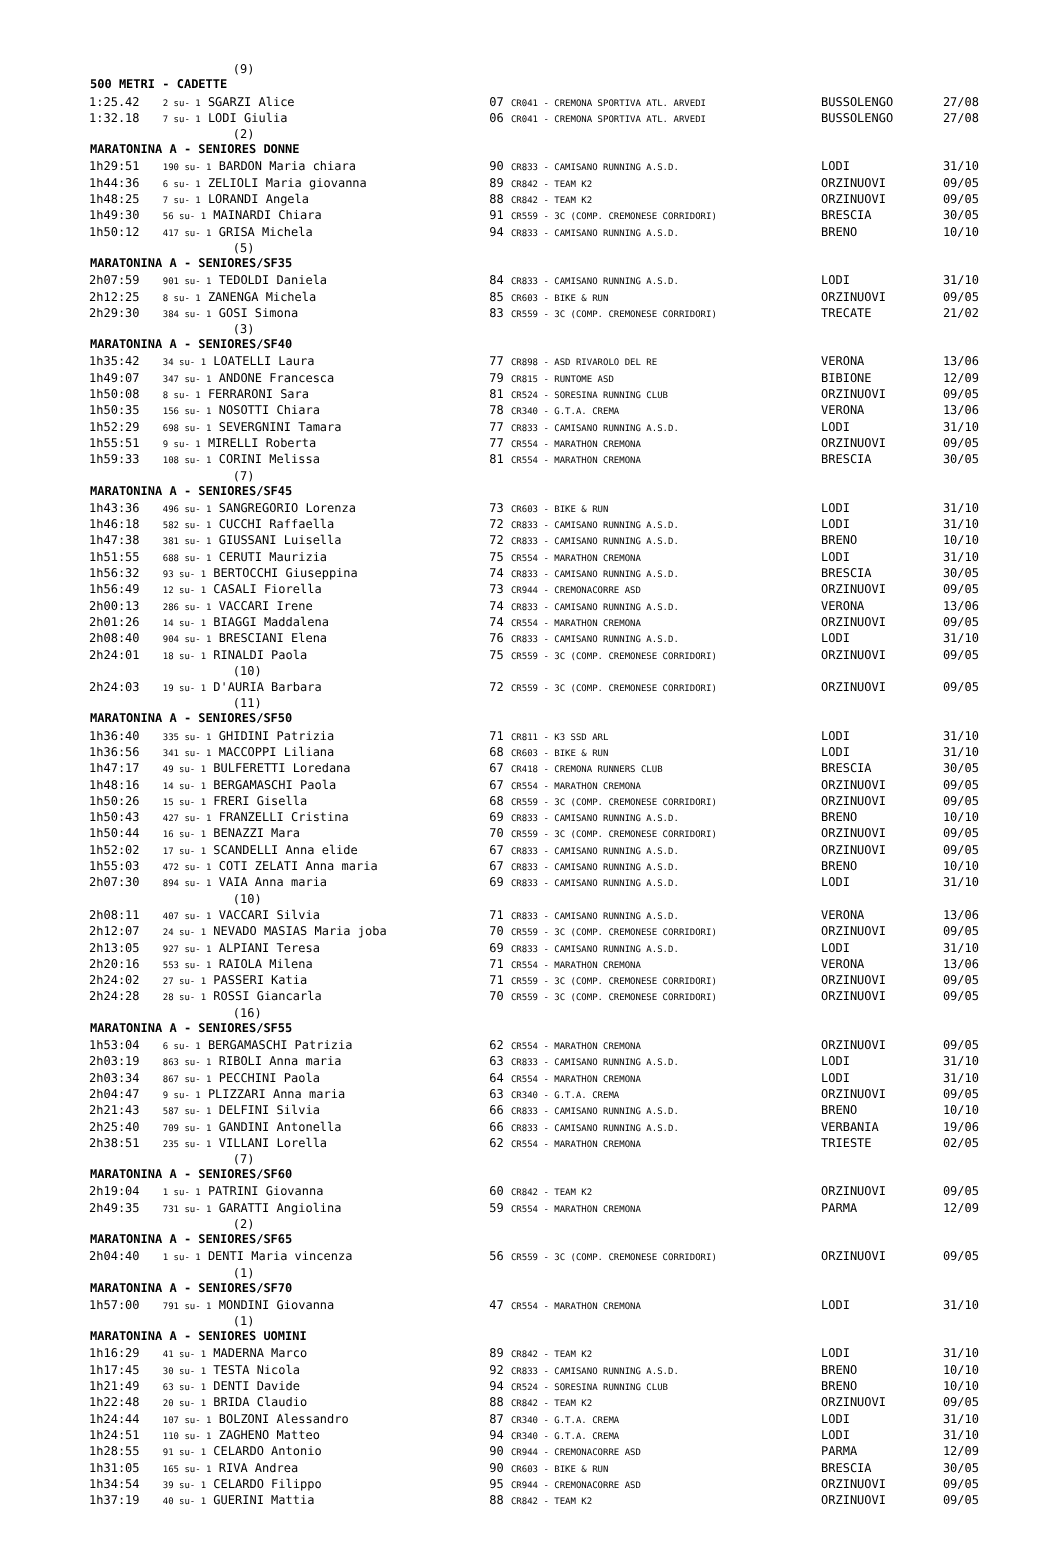| | (9) | | | |
| 500 METRI - CADETTE | | | | |
| 1:25.42 | 2 su- 1 SGARZI Alice | 07 CR041 - CREMONA SPORTIVA ATL. ARVEDI | BUSSOLENGO | 27/08 |
| 1:32.18 | 7 su- 1 LODI Giulia | 06 CR041 - CREMONA SPORTIVA ATL. ARVEDI | BUSSOLENGO | 27/08 |
| | (2) | | | |
| MARATONINA A - SENIORES DONNE | | | | |
| 1h29:51 | 190 su- 1 BARDON Maria chiara | 90 CR833 - CAMISANO RUNNING A.S.D. | LODI | 31/10 |
| 1h44:36 | 6 su- 1 ZELIOLI Maria giovanna | 89 CR842 - TEAM K2 | ORZINUOVI | 09/05 |
| 1h48:25 | 7 su- 1 LORANDI Angela | 88 CR842 - TEAM K2 | ORZINUOVI | 09/05 |
| 1h49:30 | 56 su- 1 MAINARDI Chiara | 91 CR559 - 3C (COMP. CREMONESE CORRIDORI) | BRESCIA | 30/05 |
| 1h50:12 | 417 su- 1 GRISA Michela | 94 CR833 - CAMISANO RUNNING A.S.D. | BRENO | 10/10 |
| | (5) | | | |
| MARATONINA A - SENIORES/SF35 | | | | |
| 2h07:59 | 901 su- 1 TEDOLDI Daniela | 84 CR833 - CAMISANO RUNNING A.S.D. | LODI | 31/10 |
| 2h12:25 | 8 su- 1 ZANENGA Michela | 85 CR603 - BIKE & RUN | ORZINUOVI | 09/05 |
| 2h29:30 | 384 su- 1 GOSI Simona | 83 CR559 - 3C (COMP. CREMONESE CORRIDORI) | TRECATE | 21/02 |
| | (3) | | | |
| MARATONINA A - SENIORES/SF40 | | | | |
| 1h35:42 | 34 su- 1 LOATELLI Laura | 77 CR898 - ASD RIVAROLO DEL RE | VERONA | 13/06 |
| 1h49:07 | 347 su- 1 ANDONE Francesca | 79 CR815 - RUNTOME ASD | BIBIONE | 12/09 |
| 1h50:08 | 8 su- 1 FERRARONI Sara | 81 CR524 - SORESINA RUNNING CLUB | ORZINUOVI | 09/05 |
| 1h50:35 | 156 su- 1 NOSOTTI Chiara | 78 CR340 - G.T.A. CREMA | VERONA | 13/06 |
| 1h52:29 | 698 su- 1 SEVERGNINI Tamara | 77 CR833 - CAMISANO RUNNING A.S.D. | LODI | 31/10 |
| 1h55:51 | 9 su- 1 MIRELLI Roberta | 77 CR554 - MARATHON CREMONA | ORZINUOVI | 09/05 |
| 1h59:33 | 108 su- 1 CORINI Melissa | 81 CR554 - MARATHON CREMONA | BRESCIA | 30/05 |
| | (7) | | | |
| MARATONINA A - SENIORES/SF45 | | | | |
| 1h43:36 | 496 su- 1 SANGREGORIO Lorenza | 73 CR603 - BIKE & RUN | LODI | 31/10 |
| 1h46:18 | 582 su- 1 CUCCHI Raffaella | 72 CR833 - CAMISANO RUNNING A.S.D. | LODI | 31/10 |
| 1h47:38 | 381 su- 1 GIUSSANI Luisella | 72 CR833 - CAMISANO RUNNING A.S.D. | BRENO | 10/10 |
| 1h51:55 | 688 su- 1 CERUTI Maurizia | 75 CR554 - MARATHON CREMONA | LODI | 31/10 |
| 1h56:32 | 93 su- 1 BERTOCCHI Giuseppina | 74 CR833 - CAMISANO RUNNING A.S.D. | BRESCIA | 30/05 |
| 1h56:49 | 12 su- 1 CASALI Fiorella | 73 CR944 - CREMONACORRE ASD | ORZINUOVI | 09/05 |
| 2h00:13 | 286 su- 1 VACCARI Irene | 74 CR833 - CAMISANO RUNNING A.S.D. | VERONA | 13/06 |
| 2h01:26 | 14 su- 1 BIAGGI Maddalena | 74 CR554 - MARATHON CREMONA | ORZINUOVI | 09/05 |
| 2h08:40 | 904 su- 1 BRESCIANI Elena | 76 CR833 - CAMISANO RUNNING A.S.D. | LODI | 31/10 |
| 2h24:01 | 18 su- 1 RINALDI Paola | 75 CR559 - 3C (COMP. CREMONESE CORRIDORI) | ORZINUOVI | 09/05 |
| | (10) | | | |
| 2h24:03 | 19 su- 1 D'AURIA Barbara | 72 CR559 - 3C (COMP. CREMONESE CORRIDORI) | ORZINUOVI | 09/05 |
| | (11) | | | |
| MARATONINA A - SENIORES/SF50 | | | | |
| 1h36:40 | 335 su- 1 GHIDINI Patrizia | 71 CR811 - K3 SSD ARL | LODI | 31/10 |
| 1h36:56 | 341 su- 1 MACCOPPI Liliana | 68 CR603 - BIKE & RUN | LODI | 31/10 |
| 1h47:17 | 49 su- 1 BULFERETTI Loredana | 67 CR418 - CREMONA RUNNERS CLUB | BRESCIA | 30/05 |
| 1h48:16 | 14 su- 1 BERGAMASCHI Paola | 67 CR554 - MARATHON CREMONA | ORZINUOVI | 09/05 |
| 1h50:26 | 15 su- 1 FRERI Gisella | 68 CR559 - 3C (COMP. CREMONESE CORRIDORI) | ORZINUOVI | 09/05 |
| 1h50:43 | 427 su- 1 FRANZELLI Cristina | 69 CR833 - CAMISANO RUNNING A.S.D. | BRENO | 10/10 |
| 1h50:44 | 16 su- 1 BENAZZI Mara | 70 CR559 - 3C (COMP. CREMONESE CORRIDORI) | ORZINUOVI | 09/05 |
| 1h52:02 | 17 su- 1 SCANDELLI Anna elide | 67 CR833 - CAMISANO RUNNING A.S.D. | ORZINUOVI | 09/05 |
| 1h55:03 | 472 su- 1 COTI ZELATI Anna maria | 67 CR833 - CAMISANO RUNNING A.S.D. | BRENO | 10/10 |
| 2h07:30 | 894 su- 1 VAIA Anna maria | 69 CR833 - CAMISANO RUNNING A.S.D. | LODI | 31/10 |
| | (10) | | | |
| 2h08:11 | 407 su- 1 VACCARI Silvia | 71 CR833 - CAMISANO RUNNING A.S.D. | VERONA | 13/06 |
| 2h12:07 | 24 su- 1 NEVADO MASIAS Maria joba | 70 CR559 - 3C (COMP. CREMONESE CORRIDORI) | ORZINUOVI | 09/05 |
| 2h13:05 | 927 su- 1 ALPIANI Teresa | 69 CR833 - CAMISANO RUNNING A.S.D. | LODI | 31/10 |
| 2h20:16 | 553 su- 1 RAIOLA Milena | 71 CR554 - MARATHON CREMONA | VERONA | 13/06 |
| 2h24:02 | 27 su- 1 PASSERI Katia | 71 CR559 - 3C (COMP. CREMONESE CORRIDORI) | ORZINUOVI | 09/05 |
| 2h24:28 | 28 su- 1 ROSSI Giancarla | 70 CR559 - 3C (COMP. CREMONESE CORRIDORI) | ORZINUOVI | 09/05 |
| | (16) | | | |
| MARATONINA A - SENIORES/SF55 | | | | |
| 1h53:04 | 6 su- 1 BERGAMASCHI Patrizia | 62 CR554 - MARATHON CREMONA | ORZINUOVI | 09/05 |
| 2h03:19 | 863 su- 1 RIBOLI Anna maria | 63 CR833 - CAMISANO RUNNING A.S.D. | LODI | 31/10 |
| 2h03:34 | 867 su- 1 PECCHINI Paola | 64 CR554 - MARATHON CREMONA | LODI | 31/10 |
| 2h04:47 | 9 su- 1 PLIZZARI Anna maria | 63 CR340 - G.T.A. CREMA | ORZINUOVI | 09/05 |
| 2h21:43 | 587 su- 1 DELFINI Silvia | 66 CR833 - CAMISANO RUNNING A.S.D. | BRENO | 10/10 |
| 2h25:40 | 709 su- 1 GANDINI Antonella | 66 CR833 - CAMISANO RUNNING A.S.D. | VERBANIA | 19/06 |
| 2h38:51 | 235 su- 1 VILLANI Lorella | 62 CR554 - MARATHON CREMONA | TRIESTE | 02/05 |
| | (7) | | | |
| MARATONINA A - SENIORES/SF60 | | | | |
| 2h19:04 | 1 su- 1 PATRINI Giovanna | 60 CR842 - TEAM K2 | ORZINUOVI | 09/05 |
| 2h49:35 | 731 su- 1 GARATTI Angiolina | 59 CR554 - MARATHON CREMONA | PARMA | 12/09 |
| | (2) | | | |
| MARATONINA A - SENIORES/SF65 | | | | |
| 2h04:40 | 1 su- 1 DENTI Maria vincenza | 56 CR559 - 3C (COMP. CREMONESE CORRIDORI) | ORZINUOVI | 09/05 |
| | (1) | | | |
| MARATONINA A - SENIORES/SF70 | | | | |
| 1h57:00 | 791 su- 1 MONDINI Giovanna | 47 CR554 - MARATHON CREMONA | LODI | 31/10 |
| | (1) | | | |
| MARATONINA A - SENIORES UOMINI | | | | |
| 1h16:29 | 41 su- 1 MADERNA Marco | 89 CR842 - TEAM K2 | LODI | 31/10 |
| 1h17:45 | 30 su- 1 TESTA Nicola | 92 CR833 - CAMISANO RUNNING A.S.D. | BRENO | 10/10 |
| 1h21:49 | 63 su- 1 DENTI Davide | 94 CR524 - SORESINA RUNNING CLUB | BRENO | 10/10 |
| 1h22:48 | 20 su- 1 BRIDA Claudio | 88 CR842 - TEAM K2 | ORZINUOVI | 09/05 |
| 1h24:44 | 107 su- 1 BOLZONI Alessandro | 87 CR340 - G.T.A. CREMA | LODI | 31/10 |
| 1h24:51 | 110 su- 1 ZAGHENO Matteo | 94 CR340 - G.T.A. CREMA | LODI | 31/10 |
| 1h28:55 | 91 su- 1 CELARDO Antonio | 90 CR944 - CREMONACORRE ASD | PARMA | 12/09 |
| 1h31:05 | 165 su- 1 RIVA Andrea | 90 CR603 - BIKE & RUN | BRESCIA | 30/05 |
| 1h34:54 | 39 su- 1 CELARDO Filippo | 95 CR944 - CREMONACORRE ASD | ORZINUOVI | 09/05 |
| 1h37:19 | 40 su- 1 GUERINI Mattia | 88 CR842 - TEAM K2 | ORZINUOVI | 09/05 |